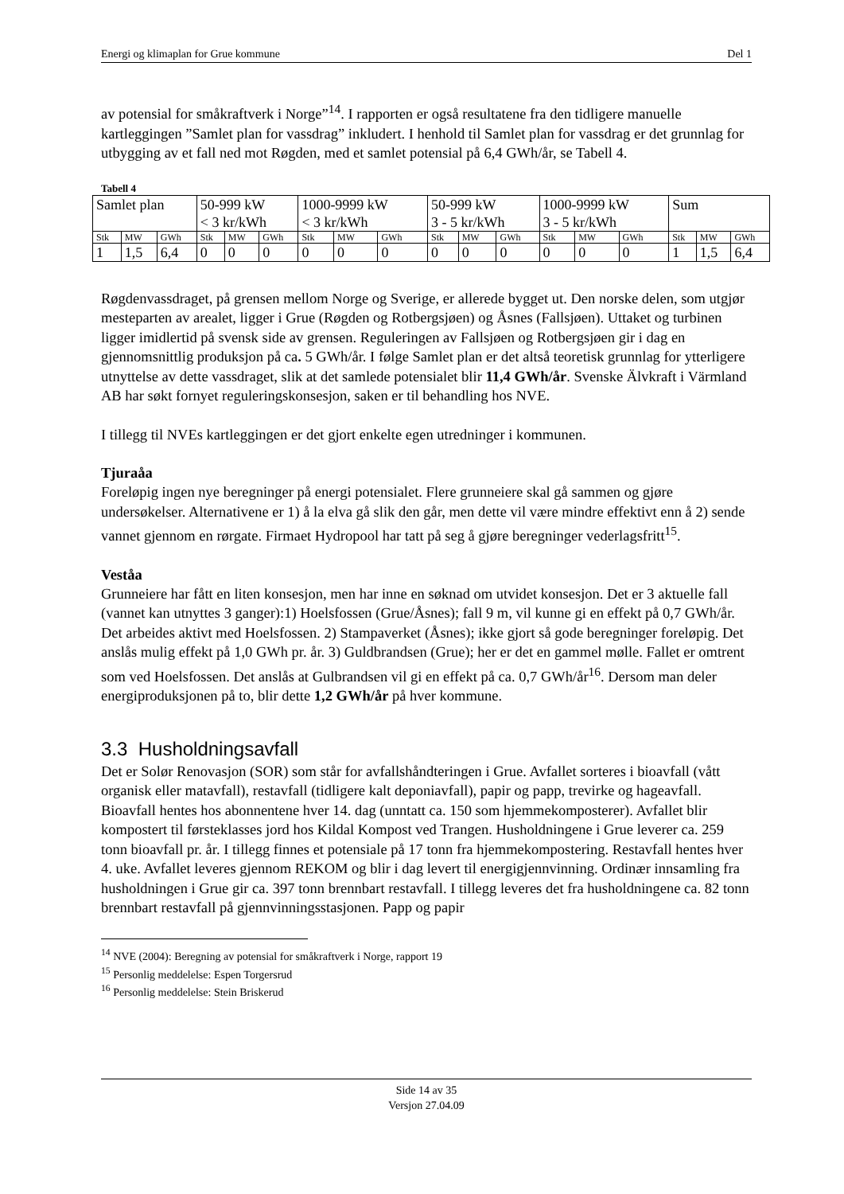Energi og klimaplan for Grue kommune Del 1
av potensial for småkraftverk i Norge”<sup>14</sup>. I rapporten er også resultatene fra den tidligere manuelle kartleggingen ”Samlet plan for vassdrag” inkludert. I henhold til Samlet plan for vassdrag er det grunnlag for utbygging av et fall ned mot Røgden, med et samlet potensial på 6,4 GWh/år, se Tabell 4.
Tabell 4
| Samlet plan | | | 50-999 kW < 3 kr/kWh | | | 1000-9999 kW < 3 kr/kWh | | | 50-999 kW 3 - 5 kr/kWh | | | 1000-9999 kW 3 - 5 kr/kWh | | | Sum | | |
| Stk | MW | GWh | Stk | MW | GWh | Stk | MW | GWh | Stk | MW | GWh | Stk | MW | GWh | Stk | MW | GWh |
| 1 | 1,5 | 6,4 | 0 | 0 | 0 | 0 | 0 | 0 | 0 | 0 | 0 | 0 | 0 | 0 | 1 | 1,5 | 6,4 |
Røgdenvassdraget, på grensen mellom Norge og Sverige, er allerede bygget ut. Den norske delen, som utgjør mesteparten av arealet, ligger i Grue (Røgden og Rotbergsjøen) og Åsnes (Fallsjøen). Uttaket og turbinen ligger imidlertid på svensk side av grensen. Reguleringen av Fallsjøen og Rotbergsjøen gir i dag en gjennomsnittlig produksjon på ca. 5 GWh/år. I følge Samlet plan er det altså teoretisk grunnlag for ytterligere utnyttelse av dette vassdraget, slik at det samlede potensialet blir 11,4 GWh/år. Svenske Älvkraft i Värmland AB har søkt fornyet reguleringskonsesjon, saken er til behandling hos NVE.
I tillegg til NVEs kartleggingen er det gjort enkelte egen utredninger i kommunen.
Tjuraåa
Foreløpig ingen nye beregninger på energi potensialet. Flere grunneiere skal gå sammen og gjøre undersøkelser. Alternativene er 1) å la elva gå slik den går, men dette vil være mindre effektivt enn å 2) sende vannet gjennom en rørgate. Firmaet Hydropool har tatt på seg å gjøre beregninger vederlagsfritt<sup>15</sup>.
Veståa
Grunneiere har fått en liten konsesjon, men har inne en søknad om utvidet konsesjon. Det er 3 aktuelle fall (vannet kan utnyttes 3 ganger):1) Hoelsfossen (Grue/Åsnes); fall 9 m, vil kunne gi en effekt på 0,7 GWh/år. Det arbeides aktivt med Hoelsfossen. 2) Stampaverket (Åsnes); ikke gjort så gode beregninger foreløpig. Det anslås mulig effekt på 1,0 GWh pr. år. 3) Guldbrandsen (Grue); her er det en gammel mølle. Fallet er omtrent som ved Hoelsfossen. Det anslås at Gulbrandsen vil gi en effekt på ca. 0,7 GWh/år<sup>16</sup>. Dersom man deler energiproduksjonen på to, blir dette 1,2 GWh/år på hver kommune.
3.3 Husholdningsavfall
Det er Solør Renovasjon (SOR) som står for avfallshåndteringen i Grue. Avfallet sorteres i bioavfall (vått organisk eller matavfall), restavfall (tidligere kalt deponiavfall), papir og papp, trevirke og hageavfall. Bioavfall hentes hos abonnentene hver 14. dag (unntatt ca. 150 som hjemmekomposterer). Avfallet blir kompostert til førsteklasses jord hos Kildal Kompost ved Trangen. Husholdningene i Grue leverer ca. 259 tonn bioavfall pr. år. I tillegg finnes et potensiale på 17 tonn fra hjemmekompostering. Restavfall hentes hver 4. uke. Avfallet leveres gjennom REKOM og blir i dag levert til energigjennvinning. Ordinær innsamling fra husholdningen i Grue gir ca. 397 tonn brennbart restavfall. I tillegg leveres det fra husholdningene ca. 82 tonn brennbart restavfall på gjennvinningsstasjonen. Papp og papir
<sup>14</sup> NVE (2004): Beregning av potensial for småkraftverk i Norge, rapport 19
<sup>15</sup> Personlig meddelelse: Espen Torgersrud
<sup>16</sup> Personlig meddelelse: Stein Briskerud
Side 14 av 35
Versjon 27.04.09